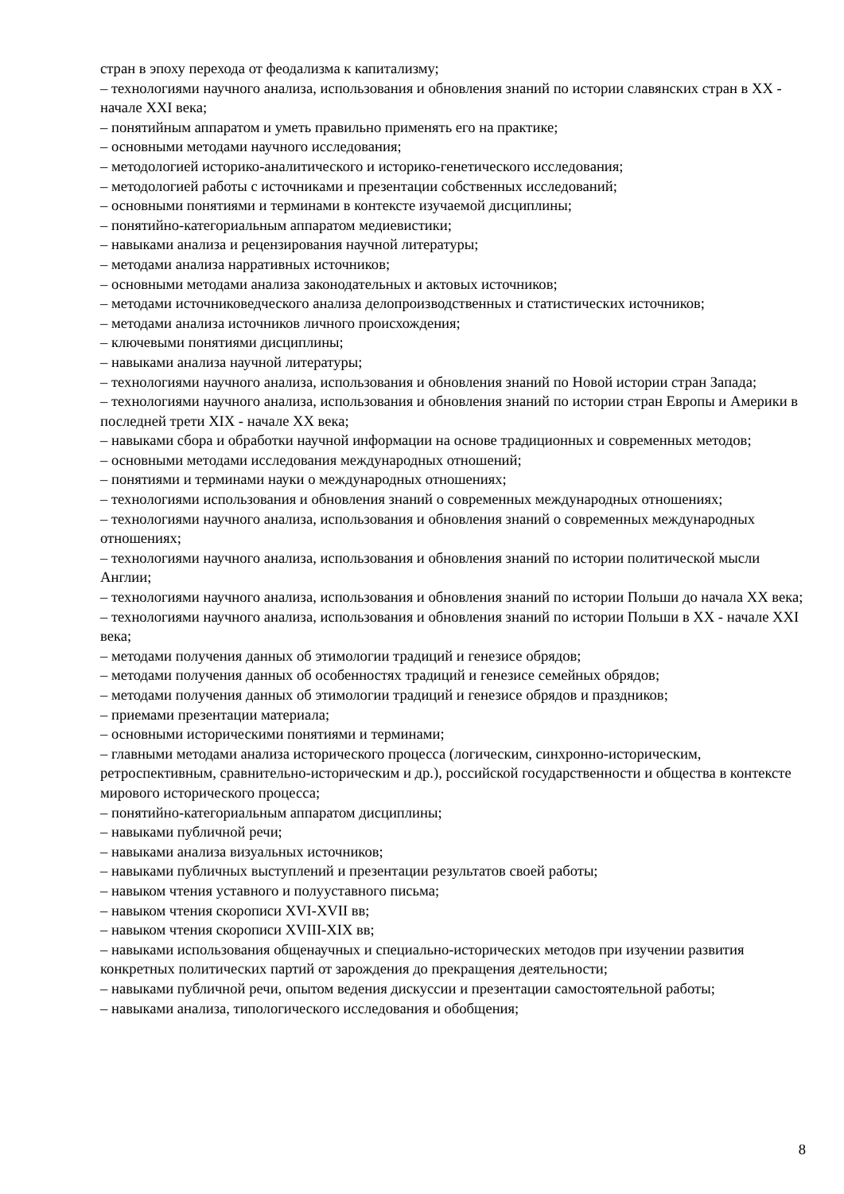стран в эпоху перехода от феодализма к капитализму;
– технологиями научного анализа, использования и обновления знаний по истории славянских стран в XX - начале XXI века;
– понятийным аппаратом и уметь правильно применять его на практике;
– основными методами научного исследования;
– методологией историко-аналитического и историко-генетического исследования;
– методологией работы с источниками и презентации собственных исследований;
– основными понятиями и терминами в контексте изучаемой дисциплины;
– понятийно-категориальным аппаратом медиевистики;
– навыками анализа и рецензирования научной литературы;
– методами анализа нарративных источников;
– основными методами анализа законодательных и актовых источников;
– методами источниковедческого анализа делопроизводственных и статистических источников;
– методами анализа источников личного происхождения;
– ключевыми понятиями дисциплины;
– навыками анализа научной литературы;
– технологиями научного анализа, использования и обновления знаний по Новой истории стран Запада;
– технологиями научного анализа, использования и обновления знаний по истории стран Европы и Америки в последней трети XIX - начале XX века;
– навыками сбора и обработки научной информации на основе традиционных и современных методов;
– основными методами исследования международных отношений;
– понятиями и терминами науки о международных отношениях;
– технологиями использования и обновления знаний о современных международных отношениях;
– технологиями научного анализа, использования и обновления знаний о современных международных отношениях;
– технологиями научного анализа, использования и обновления знаний по истории политической мысли Англии;
– технологиями научного анализа, использования и обновления знаний по истории Польши до начала XX века;
– технологиями научного анализа, использования и обновления знаний по истории Польши в XX - начале XXI века;
– методами получения данных об этимологии традиций и генезисе обрядов;
– методами получения данных об особенностях традиций и генезисе семейных обрядов;
– методами получения данных об этимологии традиций и генезисе обрядов и праздников;
– приемами презентации материала;
– основными историческими понятиями и терминами;
– главными методами анализа исторического процесса (логическим, синхронно-историческим, ретроспективным, сравнительно-историческим и др.), российской государственности и общества в контексте мирового исторического процесса;
– понятийно-категориальным аппаратом дисциплины;
– навыками публичной речи;
– навыками анализа визуальных источников;
– навыками публичных выступлений и презентации результатов своей работы;
– навыком чтения уставного и полууставного письма;
– навыком чтения скорописи XVI-XVII вв;
– навыком чтения скорописи XVIII-XIX вв;
– навыками использования общенаучных и специально-исторических методов при изучении развития конкретных политических партий от зарождения до прекращения деятельности;
– навыками публичной речи, опытом ведения дискуссии и презентации самостоятельной работы;
– навыками анализа, типологического исследования и обобщения;
8